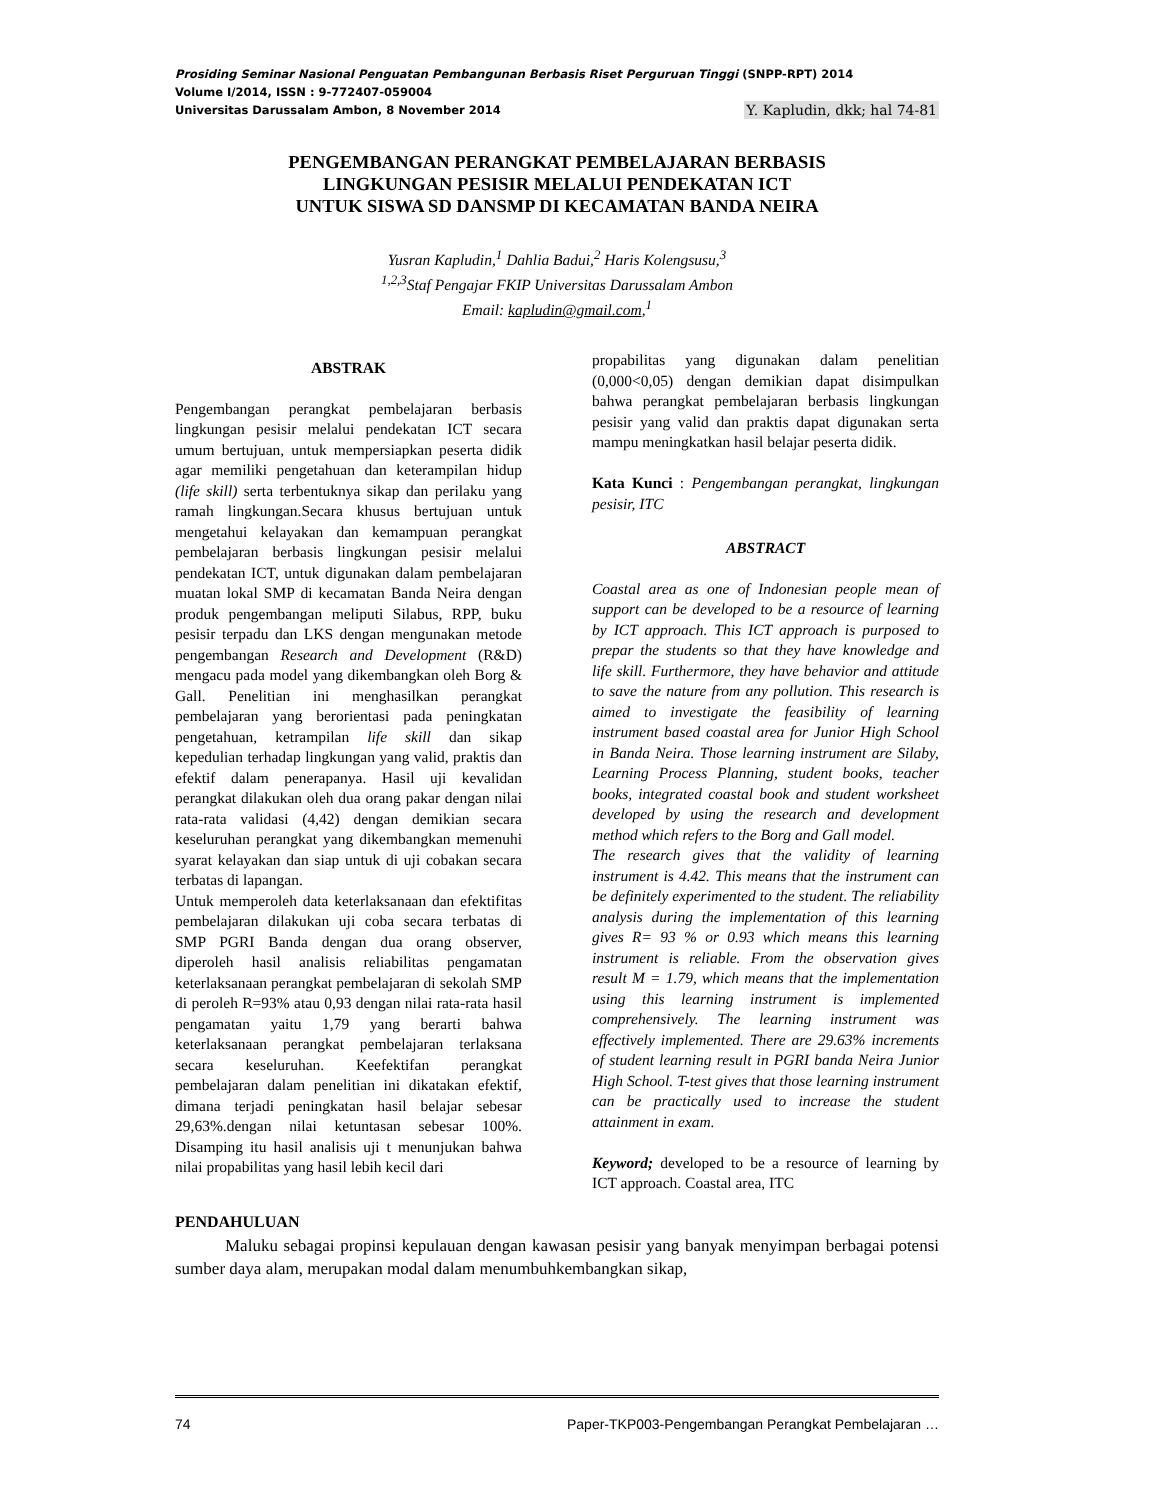Prosiding Seminar Nasional Penguatan Pembangunan Berbasis Riset Perguruan Tinggi (SNPP-RPT) 2014
Volume I/2014, ISSN : 9-772407-059004
Universitas Darussalam Ambon, 8 November 2014 Y. Kapludin, dkk; hal 74-81
PENGEMBANGAN PERANGKAT PEMBELAJARAN BERBASIS
LINGKUNGAN PESISIR MELALUI PENDEKATAN ICT
UNTUK SISWA SD DANSMP DI KECAMATAN BANDA NEIRA
Yusran Kapludin,<sup>1</sup> Dahlia Badui,<sup>2</sup> Haris Kolengsusu,<sup>3</sup>
<sup>1,2,3</sup>Staf Pengajar FKIP Universitas Darussalam Ambon
Email: kapludin@gmail.com,<sup>1</sup>
ABSTRAK
Pengembangan perangkat pembelajaran berbasis lingkungan pesisir melalui pendekatan ICT secara umum bertujuan, untuk mempersiapkan peserta didik agar memiliki pengetahuan dan keterampilan hidup (life skill) serta terbentuknya sikap dan perilaku yang ramah lingkungan.Secara khusus bertujuan untuk mengetahui kelayakan dan kemampuan perangkat pembelajaran berbasis lingkungan pesisir melalui pendekatan ICT, untuk digunakan dalam pembelajaran muatan lokal SMP di kecamatan Banda Neira dengan produk pengembangan meliputi Silabus, RPP, buku pesisir terpadu dan LKS dengan mengunakan metode pengembangan Research and Development (R&D) mengacu pada model yang dikembangkan oleh Borg & Gall. Penelitian ini menghasilkan perangkat pembelajaran yang berorientasi pada peningkatan pengetahuan, ketrampilan life skill dan sikap kepedulian terhadap lingkungan yang valid, praktis dan efektif dalam penerapanya. Hasil uji kevalidan perangkat dilakukan oleh dua orang pakar dengan nilai rata-rata validasi (4,42) dengan demikian secara keseluruhan perangkat yang dikembangkan memenuhi syarat kelayakan dan siap untuk di uji cobakan secara terbatas di lapangan.
Untuk memperoleh data keterlaksanaan dan efektifitas pembelajaran dilakukan uji coba secara terbatas di SMP PGRI Banda dengan dua orang observer, diperoleh hasil analisis reliabilitas pengamatan keterlaksanaan perangkat pembelajaran di sekolah SMP di peroleh R=93% atau 0,93 dengan nilai rata-rata hasil pengamatan yaitu 1,79 yang berarti bahwa keterlaksanaan perangkat pembelajaran terlaksana secara keseluruhan. Keefektifan perangkat pembelajaran dalam penelitian ini dikatakan efektif, dimana terjadi peningkatan hasil belajar sebesar 29,63%.dengan nilai ketuntasan sebesar 100%. Disamping itu hasil analisis uji t menunjukan bahwa nilai propabilitas yang hasil lebih kecil dari
propabilitas yang digunakan dalam penelitian (0,000<0,05) dengan demikian dapat disimpulkan bahwa perangkat pembelajaran berbasis lingkungan pesisir yang valid dan praktis dapat digunakan serta mampu meningkatkan hasil belajar peserta didik.
Kata Kunci : Pengembangan perangkat, lingkungan pesisir, ITC
ABSTRACT
Coastal area as one of Indonesian people mean of support can be developed to be a resource of learning by ICT approach. This ICT approach is purposed to prepar the students so that they have knowledge and life skill. Furthermore, they have behavior and attitude to save the nature from any pollution. This research is aimed to investigate the feasibility of learning instrument based coastal area for Junior High School in Banda Neira. Those learning instrument are Silaby, Learning Process Planning, student books, teacher books, integrated coastal book and student worksheet developed by using the research and development method which refers to the Borg and Gall model.
The research gives that the validity of learning instrument is 4.42. This means that the instrument can be definitely experimented to the student. The reliability analysis during the implementation of this learning gives R= 93 % or 0.93 which means this learning instrument is reliable. From the observation gives result M = 1.79, which means that the implementation using this learning instrument is implemented comprehensively. The learning instrument was effectively implemented. There are 29.63% increments of student learning result in PGRI banda Neira Junior High School. T-test gives that those learning instrument can be practically used to increase the student attainment in exam.
Keyword; developed to be a resource of learning by ICT approach. Coastal area, ITC
PENDAHULUAN
Maluku sebagai propinsi kepulauan dengan kawasan pesisir yang banyak menyimpan berbagai potensi sumber daya alam, merupakan modal dalam menumbuhkembangkan sikap,
74 Paper-TKP003-Pengembangan Perangkat Pembelajaran …